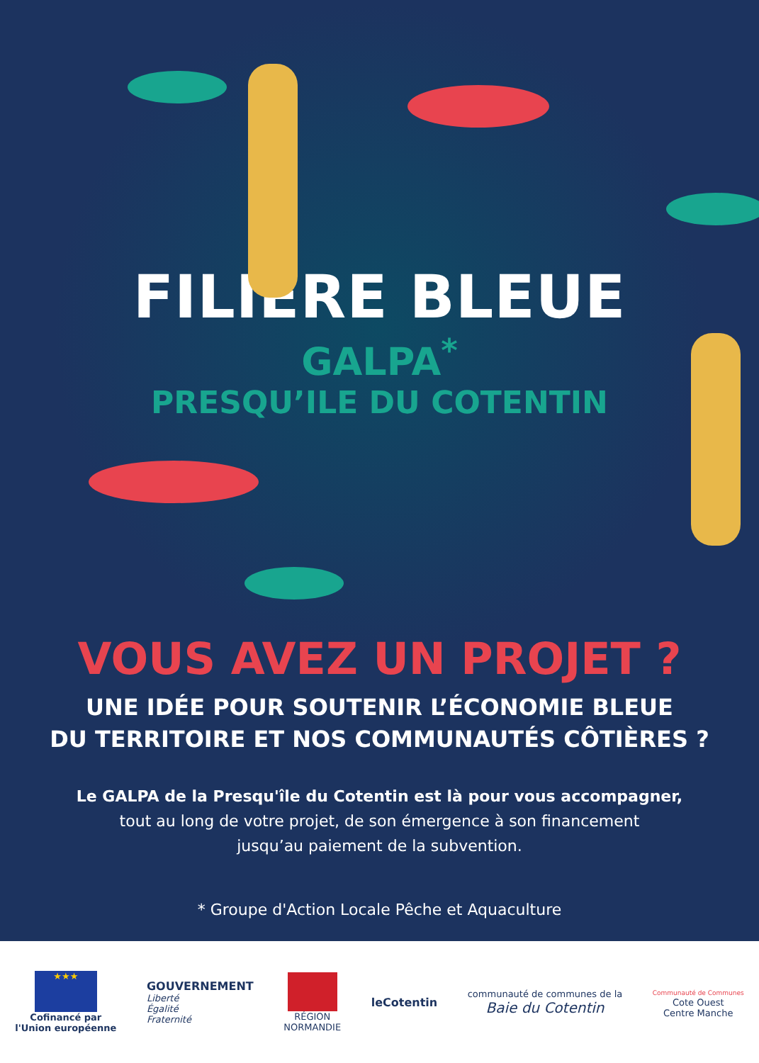FILIÈRE BLEUE
GALPA<sup>*</sup>
PRESQU’ILE DU COTENTIN
VOUS AVEZ UN PROJET ?
UNE IDÉE POUR SOUTENIR L’ÉCONOMIE BLEUE
DU TERRITOIRE ET NOS COMMUNAUTÉS CÔTIÈRES ?
Le GALPA de la Presqu'île du Cotentin est là pour vous accompagner,
tout au long de votre projet, de son émergence à son financement
jusqu’au paiement de la subvention.
* Groupe d'Action Locale Pêche et Aquaculture
★★★
Cofinancé par
l'Union européenne
GOUVERNEMENT
Liberté
Égalité
Fraternité
RÉGION
NORMANDIE
leCotentin
communauté de communes de la
Baie du Cotentin
Communauté de Communes
Cote Ouest
Centre Manche